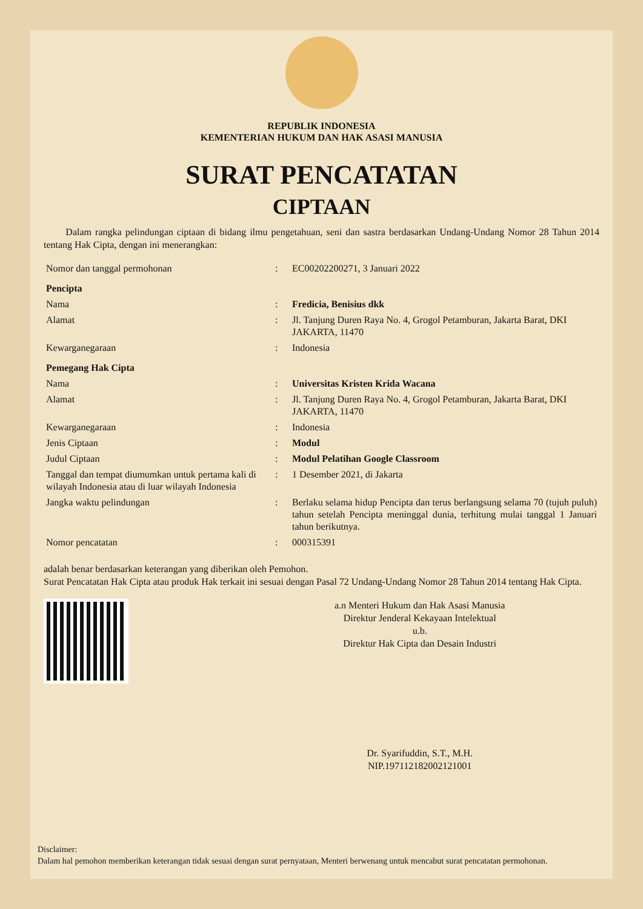REPUBLIK INDONESIA
KEMENTERIAN HUKUM DAN HAK ASASI MANUSIA
SURAT PENCATATAN
CIPTAAN
Dalam rangka pelindungan ciptaan di bidang ilmu pengetahuan, seni dan sastra berdasarkan Undang-Undang Nomor 28 Tahun 2014 tentang Hak Cipta, dengan ini menerangkan:
| Nomor dan tanggal permohonan | : | EC00202200271, 3 Januari 2022 |
| Pencipta | | |
| Nama | : | Fredicia, Benisius dkk |
| Alamat | : | Jl. Tanjung Duren Raya No. 4, Grogol Petamburan, Jakarta Barat, DKI JAKARTA, 11470 |
| Kewarganegaraan | : | Indonesia |
| Pemegang Hak Cipta | | |
| Nama | : | Universitas Kristen Krida Wacana |
| Alamat | : | Jl. Tanjung Duren Raya No. 4, Grogol Petamburan, Jakarta Barat, DKI JAKARTA, 11470 |
| Kewarganegaraan | : | Indonesia |
| Jenis Ciptaan | : | Modul |
| Judul Ciptaan | : | Modul Pelatihan Google Classroom |
| Tanggal dan tempat diumumkan untuk pertama kali di wilayah Indonesia atau di luar wilayah Indonesia | : | 1 Desember 2021, di Jakarta |
| Jangka waktu pelindungan | : | Berlaku selama hidup Pencipta dan terus berlangsung selama 70 (tujuh puluh) tahun setelah Pencipta meninggal dunia, terhitung mulai tanggal 1 Januari tahun berikutnya. |
| Nomor pencatatan | : | 000315391 |
adalah benar berdasarkan keterangan yang diberikan oleh Pemohon.
Surat Pencatatan Hak Cipta atau produk Hak terkait ini sesuai dengan Pasal 72 Undang-Undang Nomor 28 Tahun 2014 tentang Hak Cipta.
a.n Menteri Hukum dan Hak Asasi Manusia
Direktur Jenderal Kekayaan Intelektual
u.b.
Direktur Hak Cipta dan Desain Industri
Dr. Syarifuddin, S.T., M.H.
NIP.197112182002121001
Disclaimer:
Dalam hal pemohon memberikan keterangan tidak sesuai dengan surat pernyataan, Menteri berwenang untuk mencabut surat pencatatan permohonan.